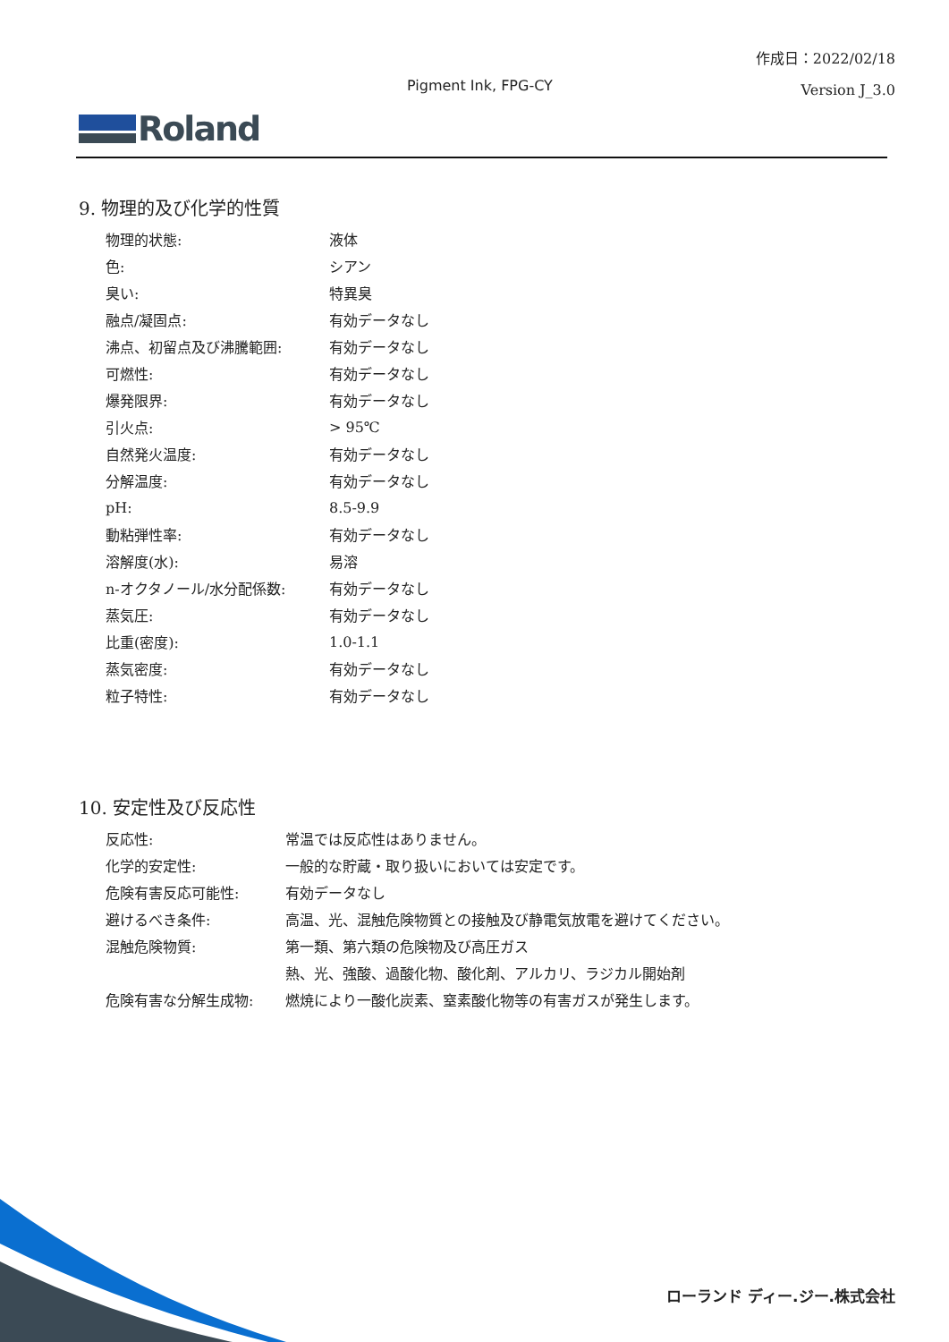作成日：2022/02/18
Version J_3.0
Pigment Ink, FPG-CY
Roland
9. 物理的及び化学的性質
| 物理的状態: | 液体 |
| 色: | シアン |
| 臭い: | 特異臭 |
| 融点/凝固点: | 有効データなし |
| 沸点、初留点及び沸騰範囲: | 有効データなし |
| 可燃性: | 有効データなし |
| 爆発限界: | 有効データなし |
| 引火点: | > 95℃ |
| 自然発火温度: | 有効データなし |
| 分解温度: | 有効データなし |
| pH: | 8.5-9.9 |
| 動粘弾性率: | 有効データなし |
| 溶解度(水): | 易溶 |
| n-オクタノール/水分配係数: | 有効データなし |
| 蒸気圧: | 有効データなし |
| 比重(密度): | 1.0-1.1 |
| 蒸気密度: | 有効データなし |
| 粒子特性: | 有効データなし |
10. 安定性及び反応性
| 反応性: | 常温では反応性はありません。 |
| 化学的安定性: | 一般的な貯蔵・取り扱いにおいては安定です。 |
| 危険有害反応可能性: | 有効データなし |
| 避けるべき条件: | 高温、光、混触危険物質との接触及び静電気放電を避けてください。 |
| 混触危険物質: | 第一類、第六類の危険物及び高圧ガス |
| | 熱、光、強酸、過酸化物、酸化剤、アルカリ、ラジカル開始剤 |
| 危険有害な分解生成物: | 燃焼により一酸化炭素、窒素酸化物等の有害ガスが発生します。 |
ローランド ディー.ジー.株式会社